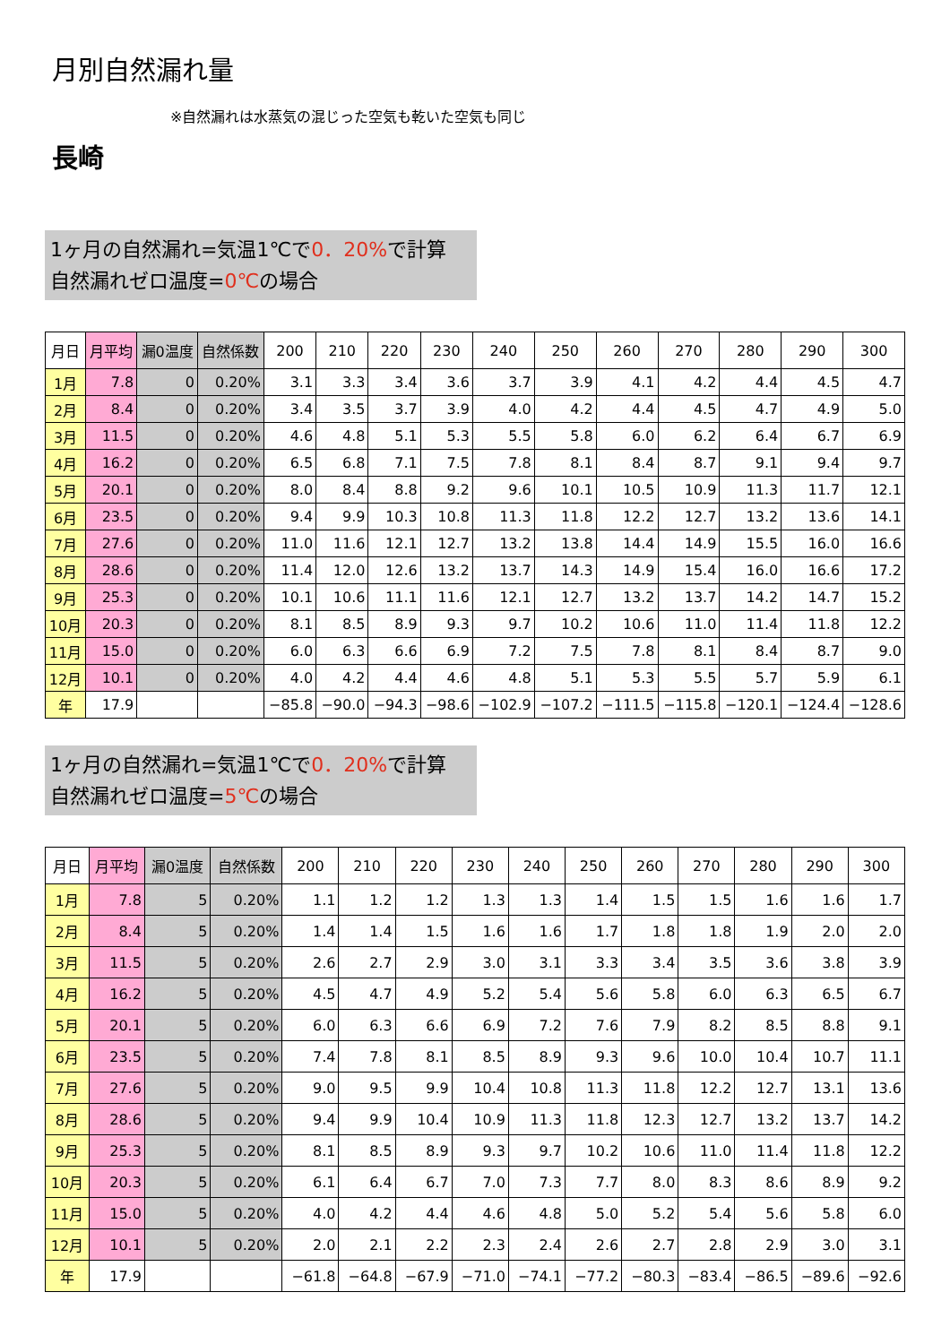月別自然漏れ量
※自然漏れは水蒸気の混じった空気も乾いた空気も同じ
長崎
1ヶ月の自然漏れ=気温1℃で0．20% で計算
自然漏れゼロ温度=0℃の場合
| 月日 | 月平均 | 漏0温度 | 自然係数 | 200 | 210 | 220 | 230 | 240 | 250 | 260 | 270 | 280 | 290 | 300 |
| --- | --- | --- | --- | --- | --- | --- | --- | --- | --- | --- | --- | --- | --- | --- |
| 1月 | 7.8 | 0 | 0.20% | 3.1 | 3.3 | 3.4 | 3.6 | 3.7 | 3.9 | 4.1 | 4.2 | 4.4 | 4.5 | 4.7 |
| 2月 | 8.4 | 0 | 0.20% | 3.4 | 3.5 | 3.7 | 3.9 | 4.0 | 4.2 | 4.4 | 4.5 | 4.7 | 4.9 | 5.0 |
| 3月 | 11.5 | 0 | 0.20% | 4.6 | 4.8 | 5.1 | 5.3 | 5.5 | 5.8 | 6.0 | 6.2 | 6.4 | 6.7 | 6.9 |
| 4月 | 16.2 | 0 | 0.20% | 6.5 | 6.8 | 7.1 | 7.5 | 7.8 | 8.1 | 8.4 | 8.7 | 9.1 | 9.4 | 9.7 |
| 5月 | 20.1 | 0 | 0.20% | 8.0 | 8.4 | 8.8 | 9.2 | 9.6 | 10.1 | 10.5 | 10.9 | 11.3 | 11.7 | 12.1 |
| 6月 | 23.5 | 0 | 0.20% | 9.4 | 9.9 | 10.3 | 10.8 | 11.3 | 11.8 | 12.2 | 12.7 | 13.2 | 13.6 | 14.1 |
| 7月 | 27.6 | 0 | 0.20% | 11.0 | 11.6 | 12.1 | 12.7 | 13.2 | 13.8 | 14.4 | 14.9 | 15.5 | 16.0 | 16.6 |
| 8月 | 28.6 | 0 | 0.20% | 11.4 | 12.0 | 12.6 | 13.2 | 13.7 | 14.3 | 14.9 | 15.4 | 16.0 | 16.6 | 17.2 |
| 9月 | 25.3 | 0 | 0.20% | 10.1 | 10.6 | 11.1 | 11.6 | 12.1 | 12.7 | 13.2 | 13.7 | 14.2 | 14.7 | 15.2 |
| 10月 | 20.3 | 0 | 0.20% | 8.1 | 8.5 | 8.9 | 9.3 | 9.7 | 10.2 | 10.6 | 11.0 | 11.4 | 11.8 | 12.2 |
| 11月 | 15.0 | 0 | 0.20% | 6.0 | 6.3 | 6.6 | 6.9 | 7.2 | 7.5 | 7.8 | 8.1 | 8.4 | 8.7 | 9.0 |
| 12月 | 10.1 | 0 | 0.20% | 4.0 | 4.2 | 4.4 | 4.6 | 4.8 | 5.1 | 5.3 | 5.5 | 5.7 | 5.9 | 6.1 |
| 年 | 17.9 | | | −85.8 | −90.0 | −94.3 | −98.6 | −102.9 | −107.2 | −111.5 | −115.8 | −120.1 | −124.4 | −128.6 |
1ヶ月の自然漏れ=気温1℃で0．20% で計算
自然漏れゼロ温度=5℃の場合
| 月日 | 月平均 | 漏0温度 | 自然係数 | 200 | 210 | 220 | 230 | 240 | 250 | 260 | 270 | 280 | 290 | 300 |
| --- | --- | --- | --- | --- | --- | --- | --- | --- | --- | --- | --- | --- | --- | --- |
| 1月 | 7.8 | 5 | 0.20% | 1.1 | 1.2 | 1.2 | 1.3 | 1.3 | 1.4 | 1.5 | 1.5 | 1.6 | 1.6 | 1.7 |
| 2月 | 8.4 | 5 | 0.20% | 1.4 | 1.4 | 1.5 | 1.6 | 1.6 | 1.7 | 1.8 | 1.8 | 1.9 | 2.0 | 2.0 |
| 3月 | 11.5 | 5 | 0.20% | 2.6 | 2.7 | 2.9 | 3.0 | 3.1 | 3.3 | 3.4 | 3.5 | 3.6 | 3.8 | 3.9 |
| 4月 | 16.2 | 5 | 0.20% | 4.5 | 4.7 | 4.9 | 5.2 | 5.4 | 5.6 | 5.8 | 6.0 | 6.3 | 6.5 | 6.7 |
| 5月 | 20.1 | 5 | 0.20% | 6.0 | 6.3 | 6.6 | 6.9 | 7.2 | 7.6 | 7.9 | 8.2 | 8.5 | 8.8 | 9.1 |
| 6月 | 23.5 | 5 | 0.20% | 7.4 | 7.8 | 8.1 | 8.5 | 8.9 | 9.3 | 9.6 | 10.0 | 10.4 | 10.7 | 11.1 |
| 7月 | 27.6 | 5 | 0.20% | 9.0 | 9.5 | 9.9 | 10.4 | 10.8 | 11.3 | 11.8 | 12.2 | 12.7 | 13.1 | 13.6 |
| 8月 | 28.6 | 5 | 0.20% | 9.4 | 9.9 | 10.4 | 10.9 | 11.3 | 11.8 | 12.3 | 12.7 | 13.2 | 13.7 | 14.2 |
| 9月 | 25.3 | 5 | 0.20% | 8.1 | 8.5 | 8.9 | 9.3 | 9.7 | 10.2 | 10.6 | 11.0 | 11.4 | 11.8 | 12.2 |
| 10月 | 20.3 | 5 | 0.20% | 6.1 | 6.4 | 6.7 | 7.0 | 7.3 | 7.7 | 8.0 | 8.3 | 8.6 | 8.9 | 9.2 |
| 11月 | 15.0 | 5 | 0.20% | 4.0 | 4.2 | 4.4 | 4.6 | 4.8 | 5.0 | 5.2 | 5.4 | 5.6 | 5.8 | 6.0 |
| 12月 | 10.1 | 5 | 0.20% | 2.0 | 2.1 | 2.2 | 2.3 | 2.4 | 2.6 | 2.7 | 2.8 | 2.9 | 3.0 | 3.1 |
| 年 | 17.9 | | | −61.8 | −64.8 | −67.9 | −71.0 | −74.1 | −77.2 | −80.3 | −83.4 | −86.5 | −89.6 | −92.6 |